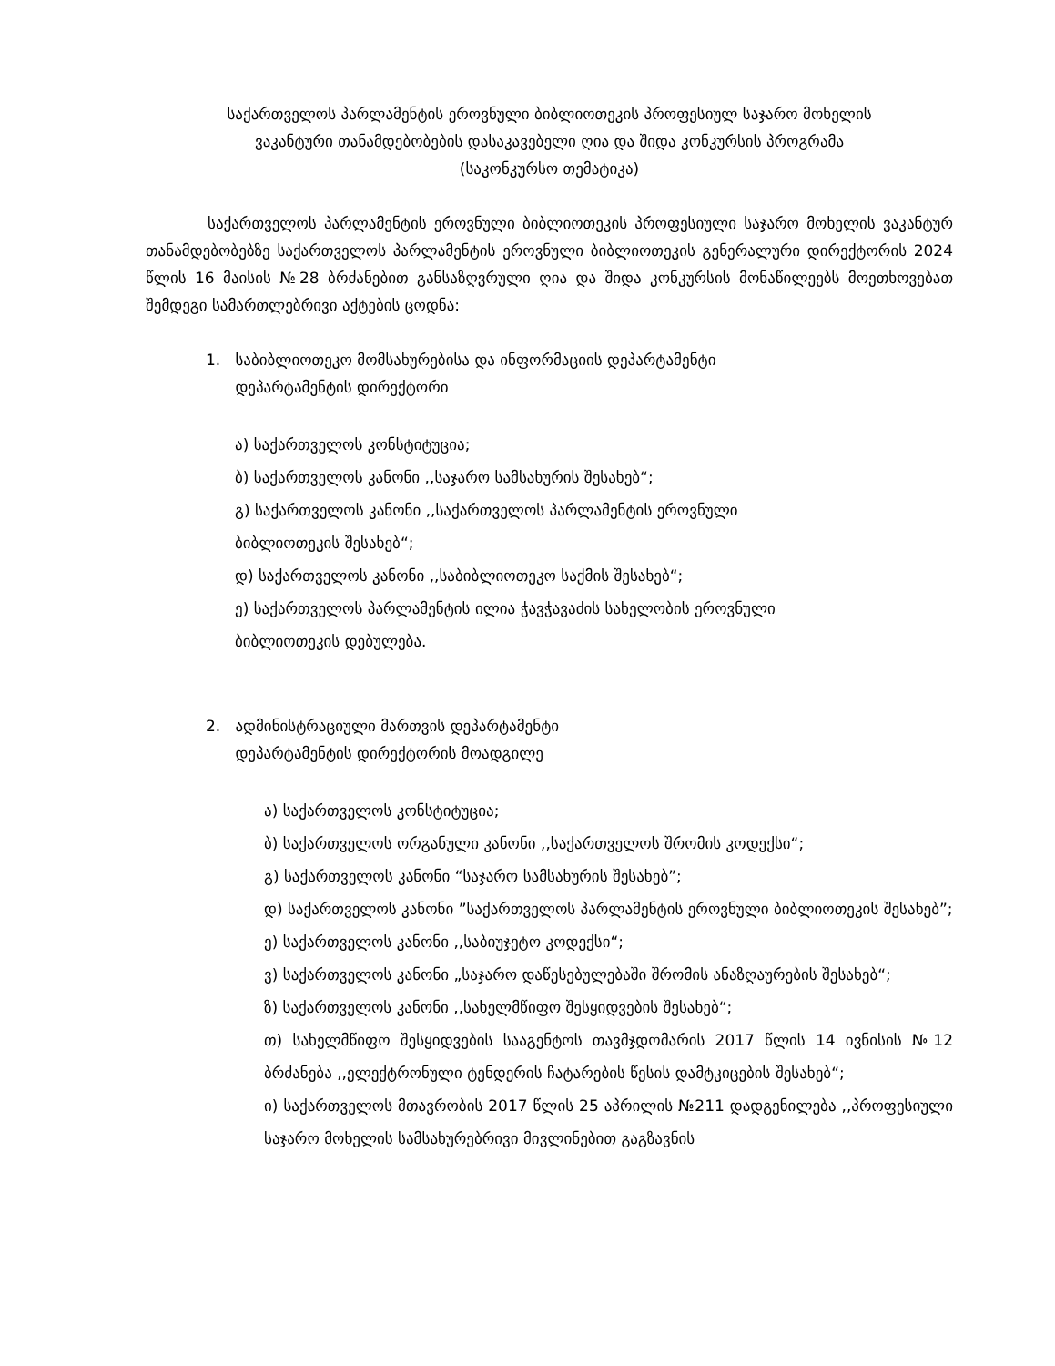საქართველოს პარლამენტის ეროვნული ბიბლიოთეკის პროფესიულ საჯარო მოხელის
ვაკანტური თანამდებობების დასაკავებელი ღია და შიდა კონკურსის პროგრამა
(საკონკურსო თემატიკა)
საქართველოს პარლამენტის ეროვნული ბიბლიოთეკის პროფესიული საჯარო მოხელის ვაკანტურ თანამდებობებზე საქართველოს პარლამენტის ეროვნული ბიბლიოთეკის გენერალური დირექტორის 2024 წლის 16 მაისის №28 ბრძანებით განსაზღვრული ღია და შიდა კონკურსის მონაწილეებს მოეთხოვებათ შემდეგი სამართლებრივი აქტების ცოდნა:
1. საბიბლიოთეკო მომსახურებისა და ინფორმაციის დეპარტამენტი
დეპარტამენტის დირექტორი
ა) საქართველოს კონსტიტუცია;
ბ) საქართველოს კანონი ,,საჯარო სამსახურის შესახებ“;
გ) საქართველოს კანონი ,,საქართველოს პარლამენტის ეროვნული
ბიბლიოთეკის შესახებ“;
დ) საქართველოს კანონი ,,საბიბლიოთეკო საქმის შესახებ“;
ე) საქართველოს პარლამენტის ილია ჭავჭავაძის სახელობის ეროვნული
ბიბლიოთეკის დებულება.
2. ადმინისტრაციული მართვის დეპარტამენტი
დეპარტამენტის დირექტორის მოადგილე
ა) საქართველოს კონსტიტუცია;
ბ) საქართველოს ორგანული კანონი ,,საქართველოს შრომის კოდექსი“;
გ) საქართველოს კანონი “საჯარო სამსახურის შესახებ”;
დ) საქართველოს კანონი ”საქართველოს პარლამენტის ეროვნული ბიბლიოთეკის შესახებ”;
ე) საქართველოს კანონი ,,საბიუჯეტო კოდექსი“;
ვ) საქართველოს კანონი „საჯარო დაწესებულებაში შრომის ანაზღაურების შესახებ“;
ზ) საქართველოს კანონი ,,სახელმწიფო შესყიდვების შესახებ“;
თ) სახელმწიფო შესყიდვების სააგენტოს თავმჯდომარის 2017 წლის 14 ივნისის №12 ბრძანება ,,ელექტრონული ტენდერის ჩატარების წესის დამტკიცების შესახებ“;
ი) საქართველოს მთავრობის 2017 წლის 25 აპრილის №211 დადგენილება ,,პროფესიული საჯარო მოხელის სამსახურებრივი მივლინებით გაგზავნის